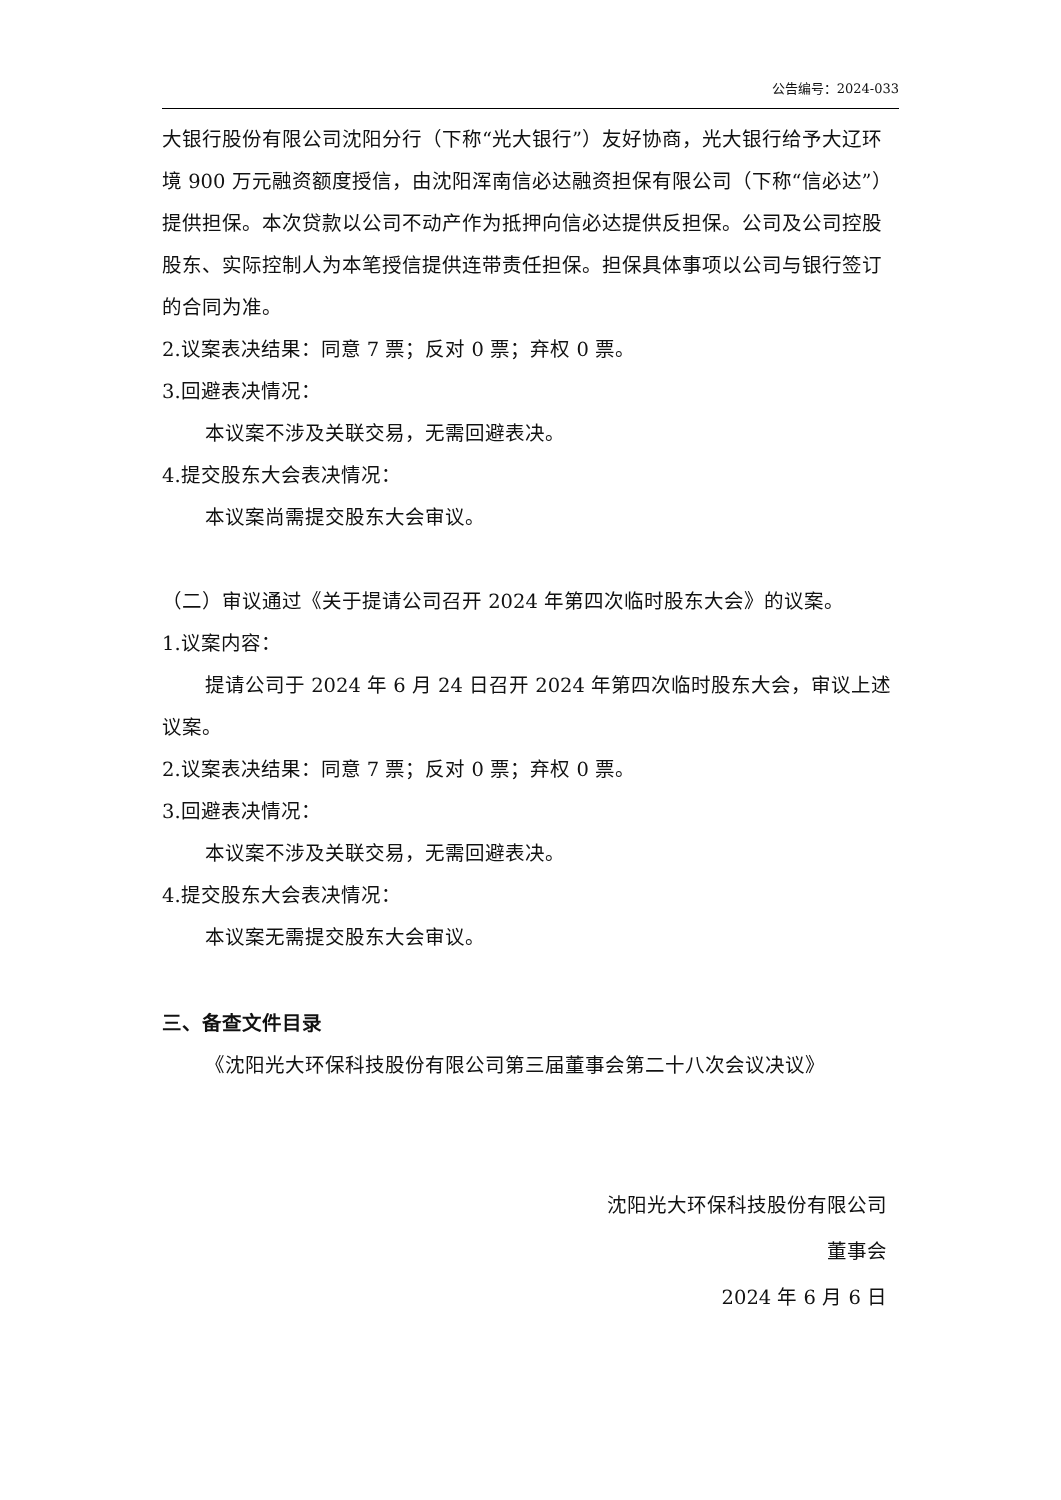公告编号：2024-033
大银行股份有限公司沈阳分行（下称“光大银行”）友好协商，光大银行给予大辽环境 900 万元融资额度授信，由沈阳浑南信必达融资担保有限公司（下称“信必达”）提供担保。本次贷款以公司不动产作为抵押向信必达提供反担保。公司及公司控股股东、实际控制人为本笔授信提供连带责任担保。担保具体事项以公司与银行签订的合同为准。
2.议案表决结果：同意 7 票；反对 0 票；弃权 0 票。
3.回避表决情况：
本议案不涉及关联交易，无需回避表决。
4.提交股东大会表决情况：
本议案尚需提交股东大会审议。
（二）审议通过《关于提请公司召开 2024 年第四次临时股东大会》的议案。
1.议案内容：
提请公司于 2024 年 6 月 24 日召开 2024 年第四次临时股东大会，审议上述议案。
2.议案表决结果：同意 7 票；反对 0 票；弃权 0 票。
3.回避表决情况：
本议案不涉及关联交易，无需回避表决。
4.提交股东大会表决情况：
本议案无需提交股东大会审议。
三、备查文件目录
《沈阳光大环保科技股份有限公司第三届董事会第二十八次会议决议》
沈阳光大环保科技股份有限公司
董事会
2024 年 6 月 6 日